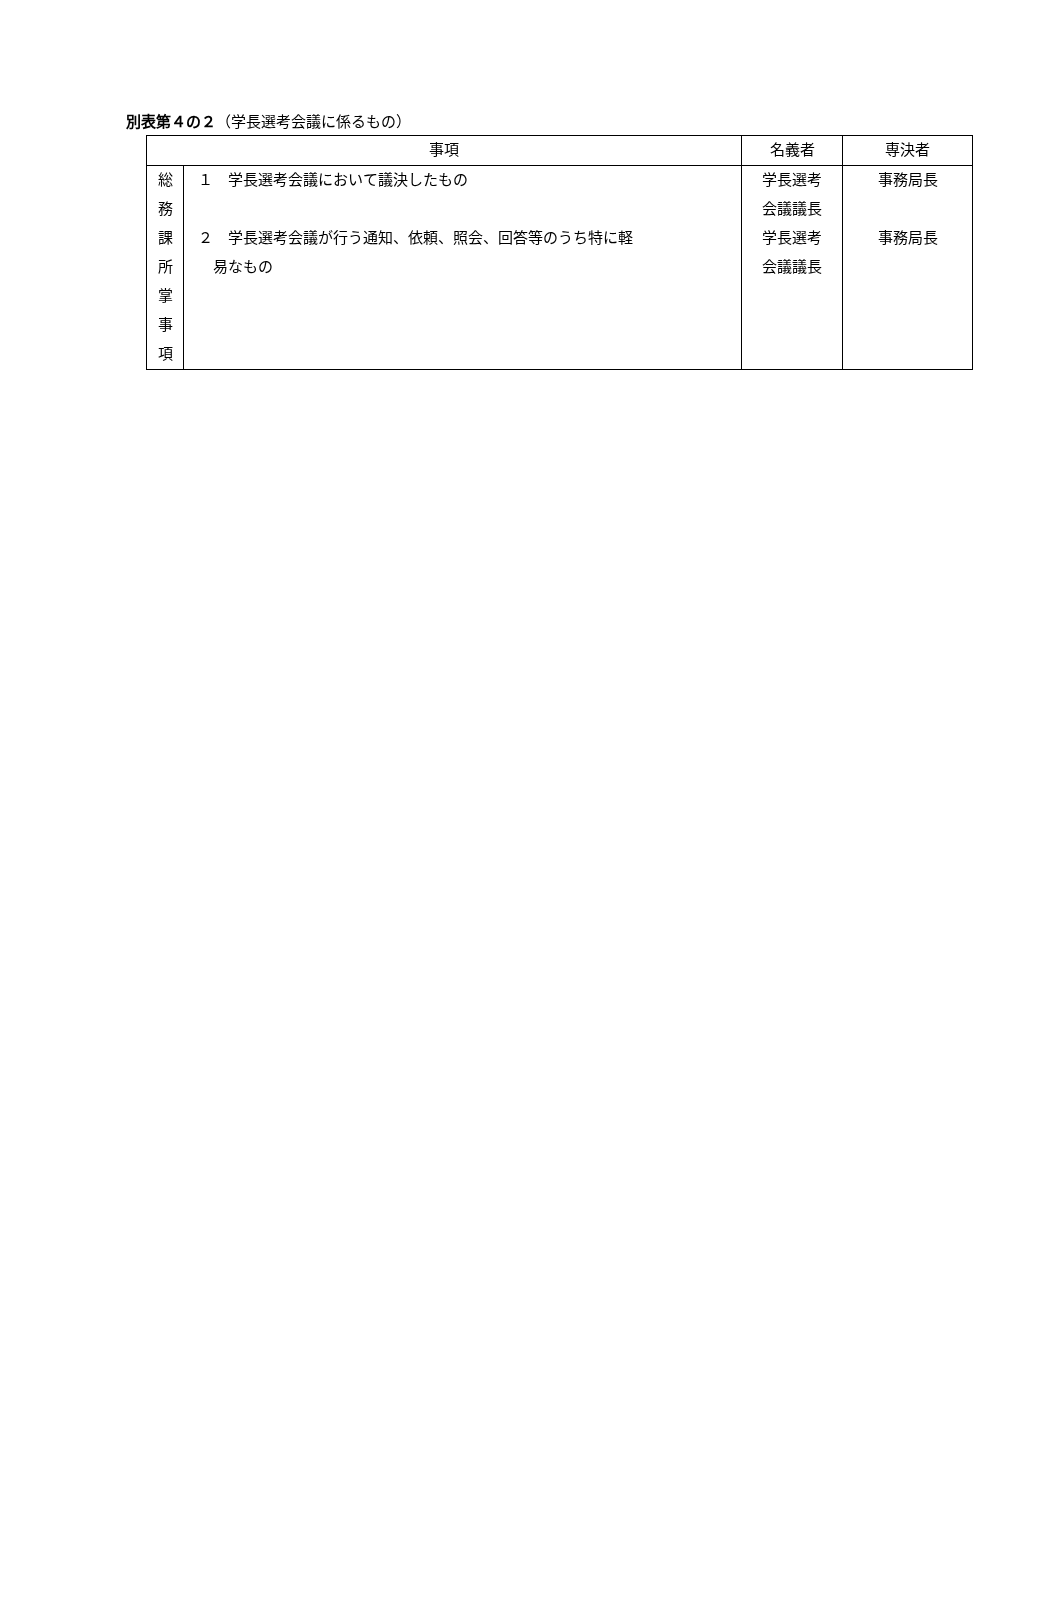別表第４の２（学長選考会議に係るもの）
| 事項 | | 名義者 | 専決者 |
| --- | --- | --- | --- |
| 総 務 課 所 掌 事 項 | １ 学長選考会議において議決したもの ２ 学長選考会議が行う通知、依頼、照会、回答等のうち特に軽 易なもの | 学長選考 会議議長 学長選考 会議議長 | 事務局長 事務局長 |